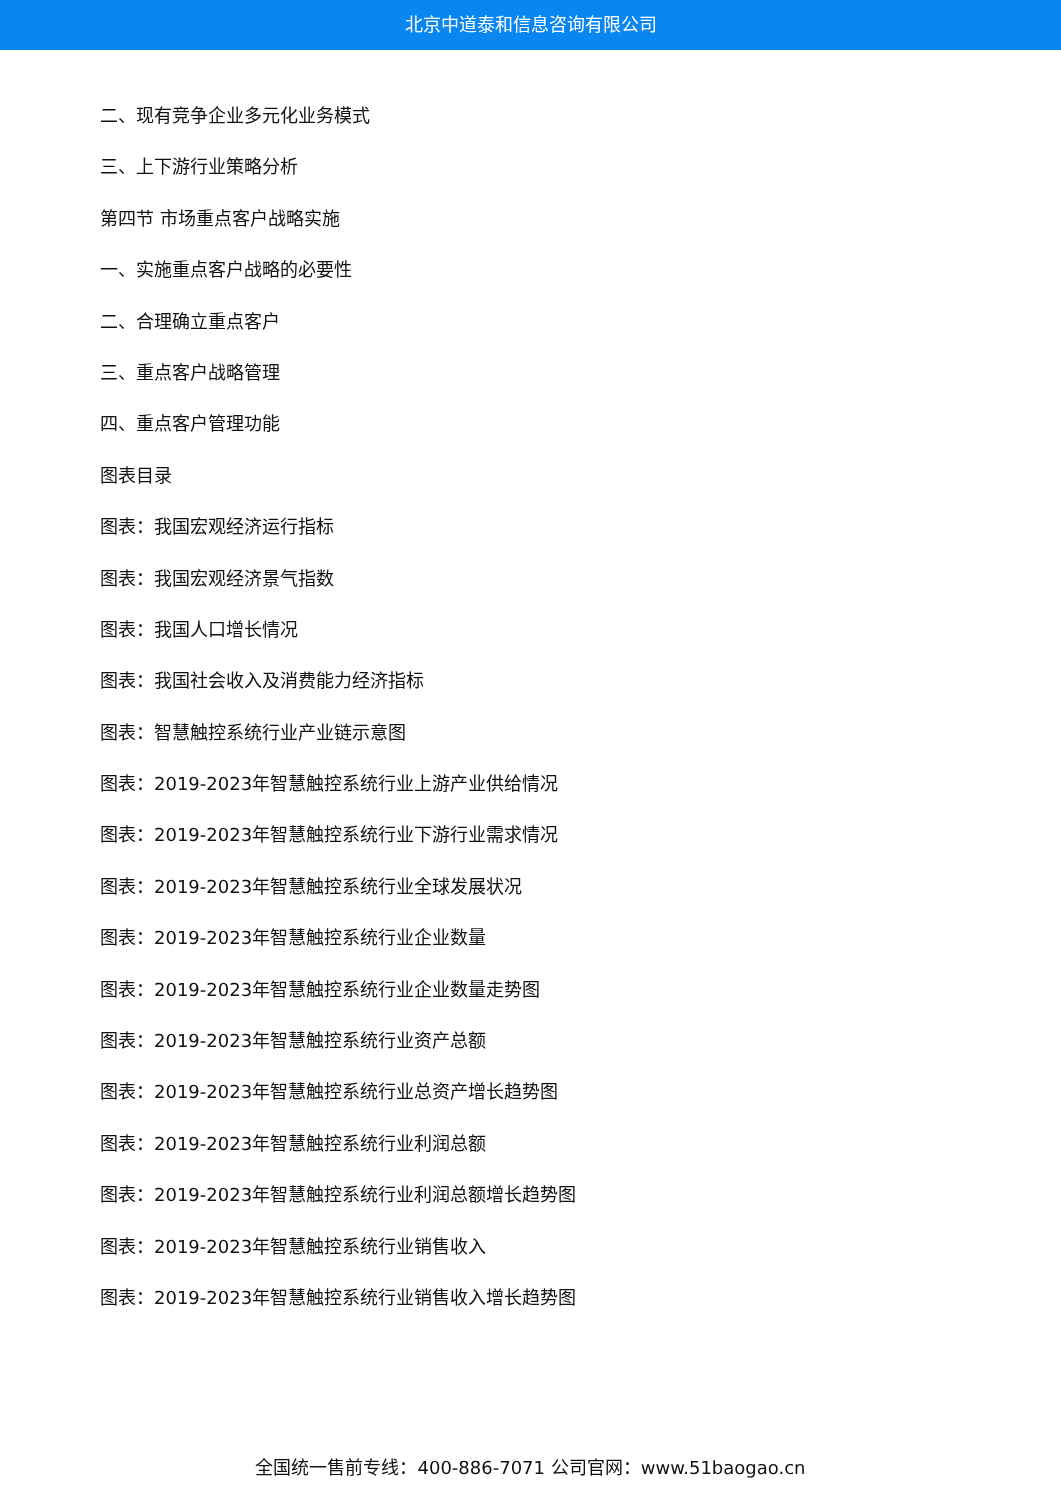北京中道泰和信息咨询有限公司
二、现有竞争企业多元化业务模式
三、上下游行业策略分析
第四节 市场重点客户战略实施
一、实施重点客户战略的必要性
二、合理确立重点客户
三、重点客户战略管理
四、重点客户管理功能
图表目录
图表：我国宏观经济运行指标
图表：我国宏观经济景气指数
图表：我国人口增长情况
图表：我国社会收入及消费能力经济指标
图表：智慧触控系统行业产业链示意图
图表：2019-2023年智慧触控系统行业上游产业供给情况
图表：2019-2023年智慧触控系统行业下游行业需求情况
图表：2019-2023年智慧触控系统行业全球发展状况
图表：2019-2023年智慧触控系统行业企业数量
图表：2019-2023年智慧触控系统行业企业数量走势图
图表：2019-2023年智慧触控系统行业资产总额
图表：2019-2023年智慧触控系统行业总资产增长趋势图
图表：2019-2023年智慧触控系统行业利润总额
图表：2019-2023年智慧触控系统行业利润总额增长趋势图
图表：2019-2023年智慧触控系统行业销售收入
图表：2019-2023年智慧触控系统行业销售收入增长趋势图
全国统一售前专线：400-886-7071 公司官网：www.51baogao.cn